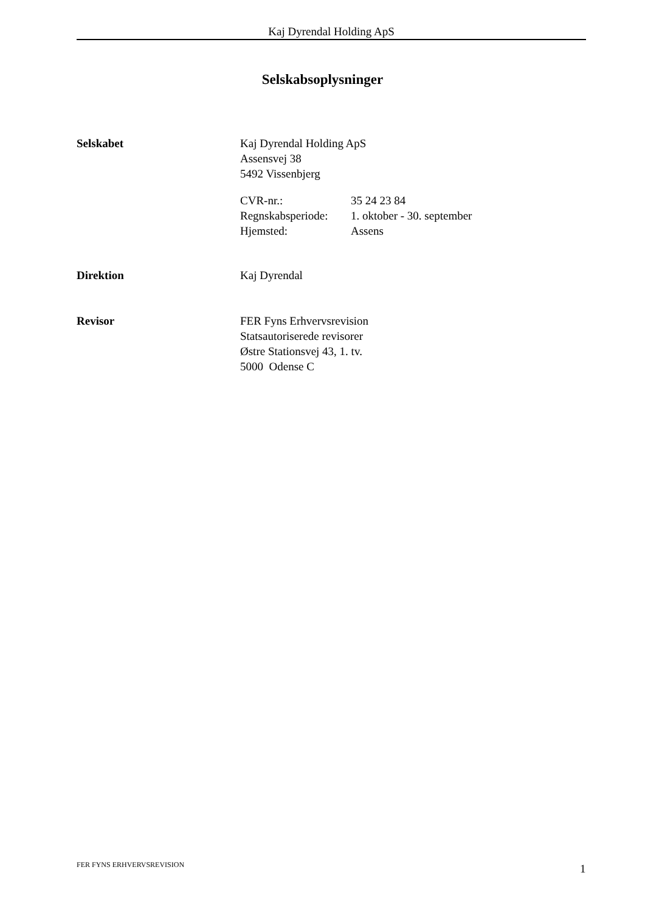Kaj Dyrendal Holding ApS
Selskabsoplysninger
Selskabet Kaj Dyrendal Holding ApS
Assensvej 38
5492 Vissenbjerg
CVR-nr.: 35 24 23 84
Regnskabsperiode:
1. oktober - 30. september
Hjemsted: Assens
Direktion Kaj Dyrendal
Revisor FER Fyns Erhvervsrevision
Statsautoriserede revisorer
Østre Stationsvej 43, 1. tv.
5000 Odense C
FER FYNS ERHVERVSREVISION 1